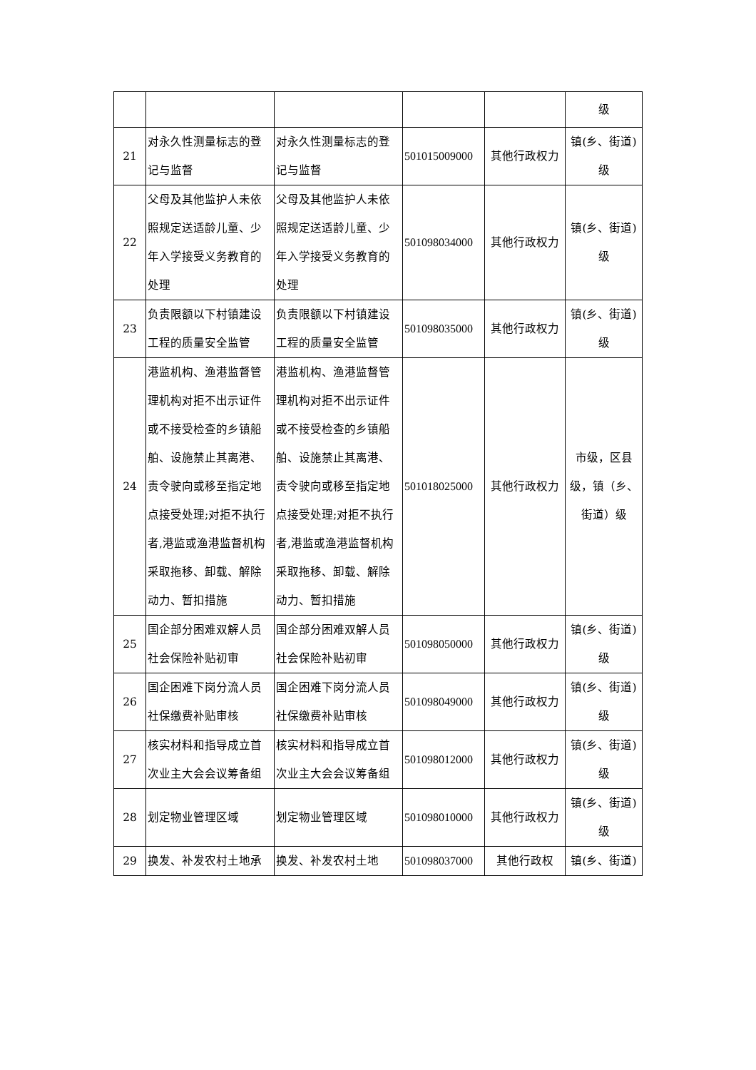| | | | | | 级 |
| 21 | 对永久性测量标志的登记与监督 | 对永久性测量标志的登记与监督 | 501015009000 | 其他行政权力 | 镇(乡、街道)级 |
| 22 | 父母及其他监护人未依照规定送适龄儿童、少年入学接受义务教育的处理 | 父母及其他监护人未依照规定送适龄儿童、少年入学接受义务教育的处理 | 501098034000 | 其他行政权力 | 镇(乡、街道)级 |
| 23 | 负责限额以下村镇建设工程的质量安全监管 | 负责限额以下村镇建设工程的质量安全监管 | 501098035000 | 其他行政权力 | 镇(乡、街道)级 |
| 24 | 港监机构、渔港监督管理机构对拒不出示证件或不接受检查的乡镇船舶、设施禁止其离港、责令驶向或移至指定地点接受处理;对拒不执行者,港监或渔港监督机构采取拖移、卸载、解除动力、暂扣措施 | 港监机构、渔港监督管理机构对拒不出示证件或不接受检查的乡镇船舶、设施禁止其离港、责令驶向或移至指定地点接受处理;对拒不执行者,港监或渔港监督机构采取拖移、卸载、解除动力、暂扣措施 | 501018025000 | 其他行政权力 | 市级，区县级，镇（乡、街道）级 |
| 25 | 国企部分困难双解人员社会保险补贴初审 | 国企部分困难双解人员社会保险补贴初审 | 501098050000 | 其他行政权力 | 镇(乡、街道)级 |
| 26 | 国企困难下岗分流人员社保缴费补贴审核 | 国企困难下岗分流人员社保缴费补贴审核 | 501098049000 | 其他行政权力 | 镇(乡、街道)级 |
| 27 | 核实材料和指导成立首次业主大会会议筹备组 | 核实材料和指导成立首次业主大会会议筹备组 | 501098012000 | 其他行政权力 | 镇(乡、街道)级 |
| 28 | 划定物业管理区域 | 划定物业管理区域 | 501098010000 | 其他行政权力 | 镇(乡、街道)级 |
| 29 | 换发、补发农村土地承 | 换发、补发农村土地 | 501098037000 | 其他行政权 | 镇(乡、街道) |